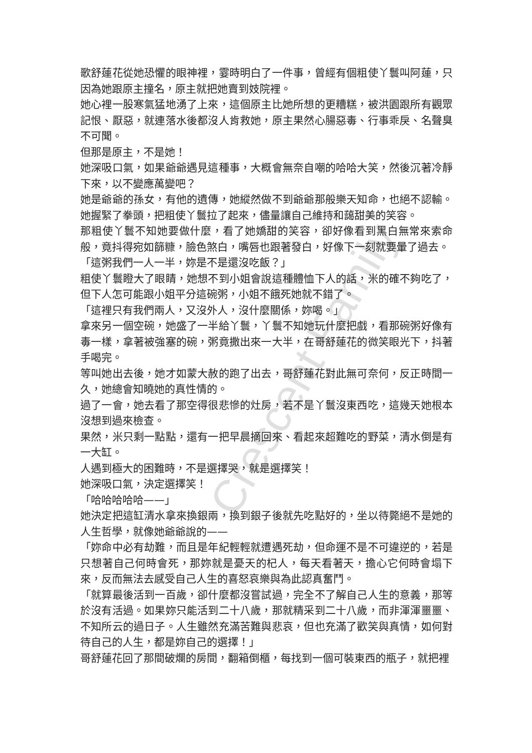歌舒蓮花從她恐懼的眼神裡，霎時明白了一件事，曾經有個粗使丫鬟叫阿蓮，只因為她跟原主撞名，原主就把她賣到妓院裡。
她心裡一股寒氣猛地湧了上來，這個原主比她所想的更糟糕，被洪園跟所有觀眾記恨、厭惡，就連落水後都沒人肯救她，原主果然心腸惡毒、行事乖戾、名聲臭不可聞。
但那是原主，不是她！
她深吸口氣，如果爺爺遇見這種事，大概會無奈自嘲的哈哈大笑，然後沉著冷靜下來，以不變應萬變吧？
她是爺爺的孫女，有他的遺傳，她縱然做不到爺爺那般樂天知命，也絕不認輸。她握緊了拳頭，把粗使丫鬟拉了起來，儘量讓自己維持和藹甜美的笑容。
那粗使丫鬟不知她要做什麼，看了她嬌甜的笑容，卻好像看到黑白無常來索命般，竟抖得宛如篩糠，臉色煞白，嘴唇也跟著發白，好像下一刻就要暈了過去。
「這粥我們一人一半，妳是不是還沒吃飯？」
粗使丫鬟瞪大了眼睛，她想不到小姐會說這種體恤下人的話，米的確不夠吃了，但下人怎可能跟小姐平分這碗粥，小姐不餓死她就不錯了。
「這裡只有我們兩人，又沒外人，沒什麼關係，妳喝。」
拿來另一個空碗，她盛了一半給丫鬟，丫鬟不知她玩什麼把戲，看那碗粥好像有毒一樣，拿著被強塞的碗，粥竟撒出來一大半，在哥舒蓮花的微笑眼光下，抖著手喝完。
等叫她出去後，她才如蒙大赦的跑了出去，哥舒蓮花對此無可奈何，反正時間一久，她總會知曉她的真性情的。
過了一會，她去看了那空得很悲慘的灶房，若不是丫鬟沒東西吃，這幾天她根本沒想到過來檢查。
果然，米只剩一點點，還有一把早晨摘回來、看起來超難吃的野菜，清水倒是有一大缸。
人遇到極大的困難時，不是選擇哭，就是選擇笑！
她深吸口氣，決定選擇笑！
「哈哈哈哈哈——」
她決定把這缸清水拿來換銀兩，換到銀子後就先吃點好的，坐以待斃絕不是她的人生哲學，就像她爺爺說的——
「妳命中必有劫難，而且是年紀輕輕就遭遇死劫，但命運不是不可違逆的，若是只想著自己何時會死，那妳就是憂天的杞人，每天看著天，擔心它何時會塌下來，反而無法去感受自己人生的喜怒哀樂與為此認真奮鬥。
「就算最後活到一百歲，卻什麼都沒嘗試過，完全不了解自己人生的意義，那等於沒有活過。如果妳只能活到二十八歲，那就精采到二十八歲，而非渾渾噩噩、不知所云的過日子。人生雖然充滿苦難與悲哀，但也充滿了歡笑與真情，如何對待自己的人生，都是妳自己的選擇！」
哥舒蓮花回了那間破爛的房間，翻箱倒櫃，每找到一個可裝東西的瓶子，就把裡
Crescent Family